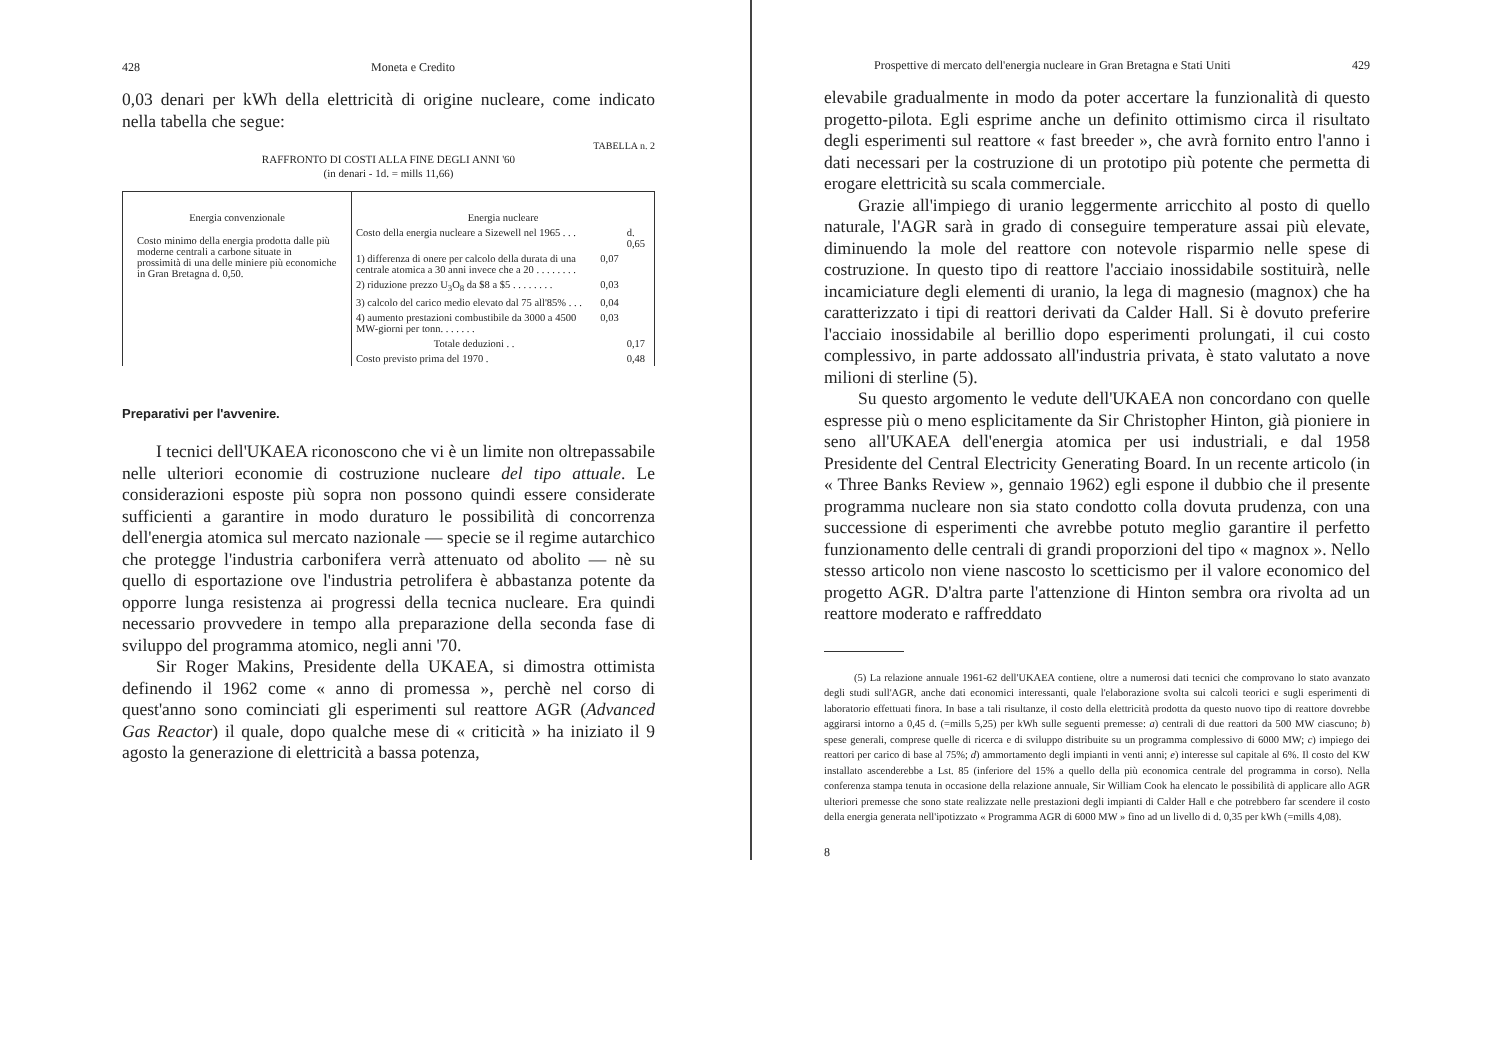428 Moneta e Credito
0,03 denari per kWh della elettricità di origine nucleare, come indicato nella tabella che segue:
TABELLA n. 2
RAFFRONTO DI COSTI ALLA FINE DEGLI ANNI '60
(in denari - 1d. = mills 11,66)
| Energia convenzionale Costo minimo della energia prodotta dalle più moderne centrali a carbone situate in prossimità di una delle miniere più economiche in Gran Bretagna d. 0,50. | Energia nucleare | | |
| | Costo della energia nucleare a Sizewell nel 1965 . . . | | d. 0,65 |
| | 1) differenza di onere per calcolo della durata di una centrale atomica a 30 anni invece che a 20 . . . . . . . . | 0,07 | |
| | 2) riduzione prezzo U<sub>3</sub>O<sub>8</sub> da $8 a $5 . . . . . . . . | 0,03 | |
| | 3) calcolo del carico medio elevato dal 75 all'85% . . . | 0,04 | |
| | 4) aumento prestazioni combustibile da 3000 a 4500 MW-giorni per tonn. . . . . . . | 0,03 | |
| | Totale deduzioni . . | | 0,17 |
| | Costo previsto prima del 1970 . | | 0,48 |
Preparativi per l'avvenire.
I tecnici dell'UKAEA riconoscono che vi è un limite non oltrepassabile nelle ulteriori economie di costruzione nucleare del tipo attuale. Le considerazioni esposte più sopra non possono quindi essere considerate sufficienti a garantire in modo duraturo le possibilità di concorrenza dell'energia atomica sul mercato nazionale — specie se il regime autarchico che protegge l'industria carbonifera verrà attenuato od abolito — nè su quello di esportazione ove l'industria petrolifera è abbastanza potente da opporre lunga resistenza ai progressi della tecnica nucleare. Era quindi necessario provvedere in tempo alla preparazione della seconda fase di sviluppo del programma atomico, negli anni '70.
Sir Roger Makins, Presidente della UKAEA, si dimostra ottimista definendo il 1962 come « anno di promessa », perchè nel corso di quest'anno sono cominciati gli esperimenti sul reattore AGR (Advanced Gas Reactor) il quale, dopo qualche mese di « criticità » ha iniziato il 9 agosto la generazione di elettricità a bassa potenza,
Prospettive di mercato dell'energia nucleare in Gran Bretagna e Stati Uniti 429
elevabile gradualmente in modo da poter accertare la funzionalità di questo progetto-pilota. Egli esprime anche un definito ottimismo circa il risultato degli esperimenti sul reattore « fast breeder », che avrà fornito entro l'anno i dati necessari per la costruzione di un prototipo più potente che permetta di erogare elettricità su scala commerciale.
Grazie all'impiego di uranio leggermente arricchito al posto di quello naturale, l'AGR sarà in grado di conseguire temperature assai più elevate, diminuendo la mole del reattore con notevole risparmio nelle spese di costruzione. In questo tipo di reattore l'acciaio inossidabile sostituirà, nelle incamiciature degli elementi di uranio, la lega di magnesio (magnox) che ha caratterizzato i tipi di reattori derivati da Calder Hall. Si è dovuto preferire l'acciaio inossidabile al berillio dopo esperimenti prolungati, il cui costo complessivo, in parte addossato all'industria privata, è stato valutato a nove milioni di sterline (5).
Su questo argomento le vedute dell'UKAEA non concordano con quelle espresse più o meno esplicitamente da Sir Christopher Hinton, già pioniere in seno all'UKAEA dell'energia atomica per usi industriali, e dal 1958 Presidente del Central Electricity Generating Board. In un recente articolo (in « Three Banks Review », gennaio 1962) egli espone il dubbio che il presente programma nucleare non sia stato condotto colla dovuta prudenza, con una successione di esperimenti che avrebbe potuto meglio garantire il perfetto funzionamento delle centrali di grandi proporzioni del tipo « magnox ». Nello stesso articolo non viene nascosto lo scetticismo per il valore economico del progetto AGR. D'altra parte l'attenzione di Hinton sembra ora rivolta ad un reattore moderato e raffreddato
(5) La relazione annuale 1961-62 dell'UKAEA contiene, oltre a numerosi dati tecnici che comprovano lo stato avanzato degli studi sull'AGR, anche dati economici interessanti, quale l'elaborazione svolta sui calcoli teorici e sugli esperimenti di laboratorio effettuati finora. In base a tali risultanze, il costo della elettricità prodotta da questo nuovo tipo di reattore dovrebbe aggirarsi intorno a 0,45 d. (=mills 5,25) per kWh sulle seguenti premesse: a) centrali di due reattori da 500 MW ciascuno; b) spese generali, comprese quelle di ricerca e di sviluppo distribuite su un programma complessivo di 6000 MW; c) impiego dei reattori per carico di base al 75%; d) ammortamento degli impianti in venti anni; e) interesse sul capitale al 6%. Il costo del KW installato ascenderebbe a Lst. 85 (inferiore del 15% a quello della più economica centrale del programma in corso). Nella conferenza stampa tenuta in occasione della relazione annuale, Sir William Cook ha elencato le possibilità di applicare allo AGR ulteriori premesse che sono state realizzate nelle prestazioni degli impianti di Calder Hall e che potrebbero far scendere il costo della energia generata nell'ipotizzato « Programma AGR di 6000 MW » fino ad un livello di d. 0,35 per kWh (=mills 4,08).
8